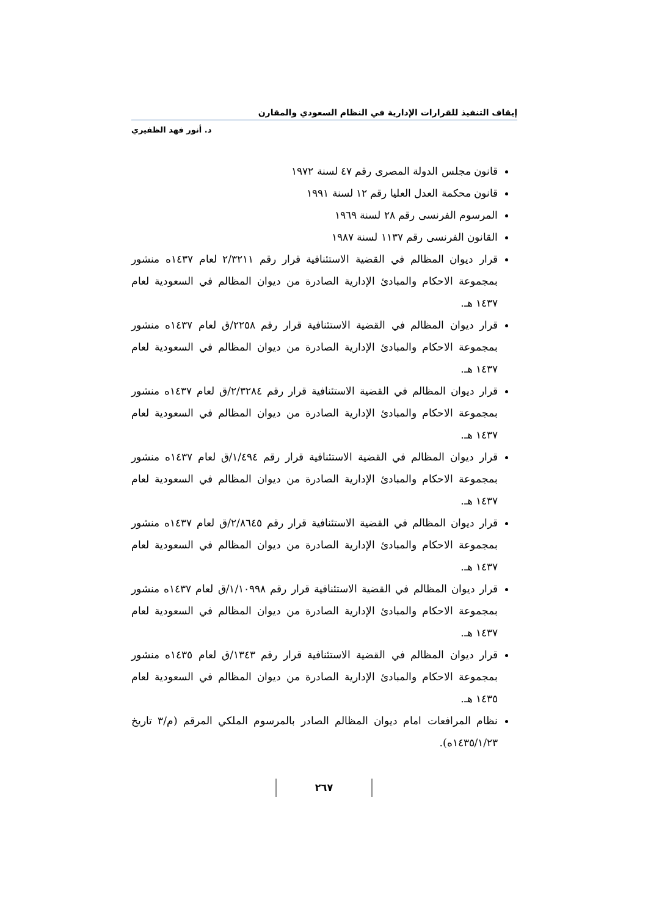إيقاف التنفيذ للقرارات الإدارية في النظام السعودي والمقارن
د. أنور فهد الظفيري
قانون مجلس الدولة المصرى رقم ٤٧ لسنة ١٩٧٢
قانون محكمة العدل العليا رقم ١٢ لسنة ١٩٩١
المرسوم الفرنسى رقم ٢٨ لسنة ١٩٦٩
القانون الفرنسى رقم ١١٣٧ لسنة ١٩٨٧
قرار ديوان المظالم في القضية الاستئنافية قرار رقم ٢/٣٢١١ لعام ١٤٣٧ه منشور بمجموعة الاحكام والمبادئ الإدارية الصادرة من ديوان المظالم في السعودية لعام ١٤٣٧ هـ.
قرار ديوان المظالم في القضية الاستئنافية قرار رقم ٢٢٥٨/ق لعام ١٤٣٧ه منشور بمجموعة الاحكام والمبادئ الإدارية الصادرة من ديوان المظالم في السعودية لعام ١٤٣٧ هـ.
قرار ديوان المظالم في القضية الاستئنافية قرار رقم ٢/٣٢٨٤/ق لعام ١٤٣٧ه منشور بمجموعة الاحكام والمبادئ الإدارية الصادرة من ديوان المظالم في السعودية لعام ١٤٣٧ هـ.
قرار ديوان المظالم في القضية الاستئنافية قرار رقم ١/٤٩٤/ق لعام ١٤٣٧ه منشور بمجموعة الاحكام والمبادئ الإدارية الصادرة من ديوان المظالم في السعودية لعام ١٤٣٧ هـ.
قرار ديوان المظالم في القضية الاستئنافية قرار رقم ٢/٨٦٤٥/ق لعام ١٤٣٧ه منشور بمجموعة الاحكام والمبادئ الإدارية الصادرة من ديوان المظالم في السعودية لعام ١٤٣٧ هـ.
قرار ديوان المظالم في القضية الاستئنافية قرار رقم ١/١٠٩٩٨/ق لعام ١٤٣٧ه منشور بمجموعة الاحكام والمبادئ الإدارية الصادرة من ديوان المظالم في السعودية لعام ١٤٣٧ هـ.
قرار ديوان المظالم في القضية الاستئنافية قرار رقم ١٣٤٣/ق لعام ١٤٣٥ه منشور بمجموعة الاحكام والمبادئ الإدارية الصادرة من ديوان المظالم في السعودية لعام ١٤٣٥ هـ.
نظام المرافعات امام ديوان المظالم الصادر بالمرسوم الملكي المرقم (م/٣ تاريخ ١٤٣٥/١/٢٣ه).
٢٦٧